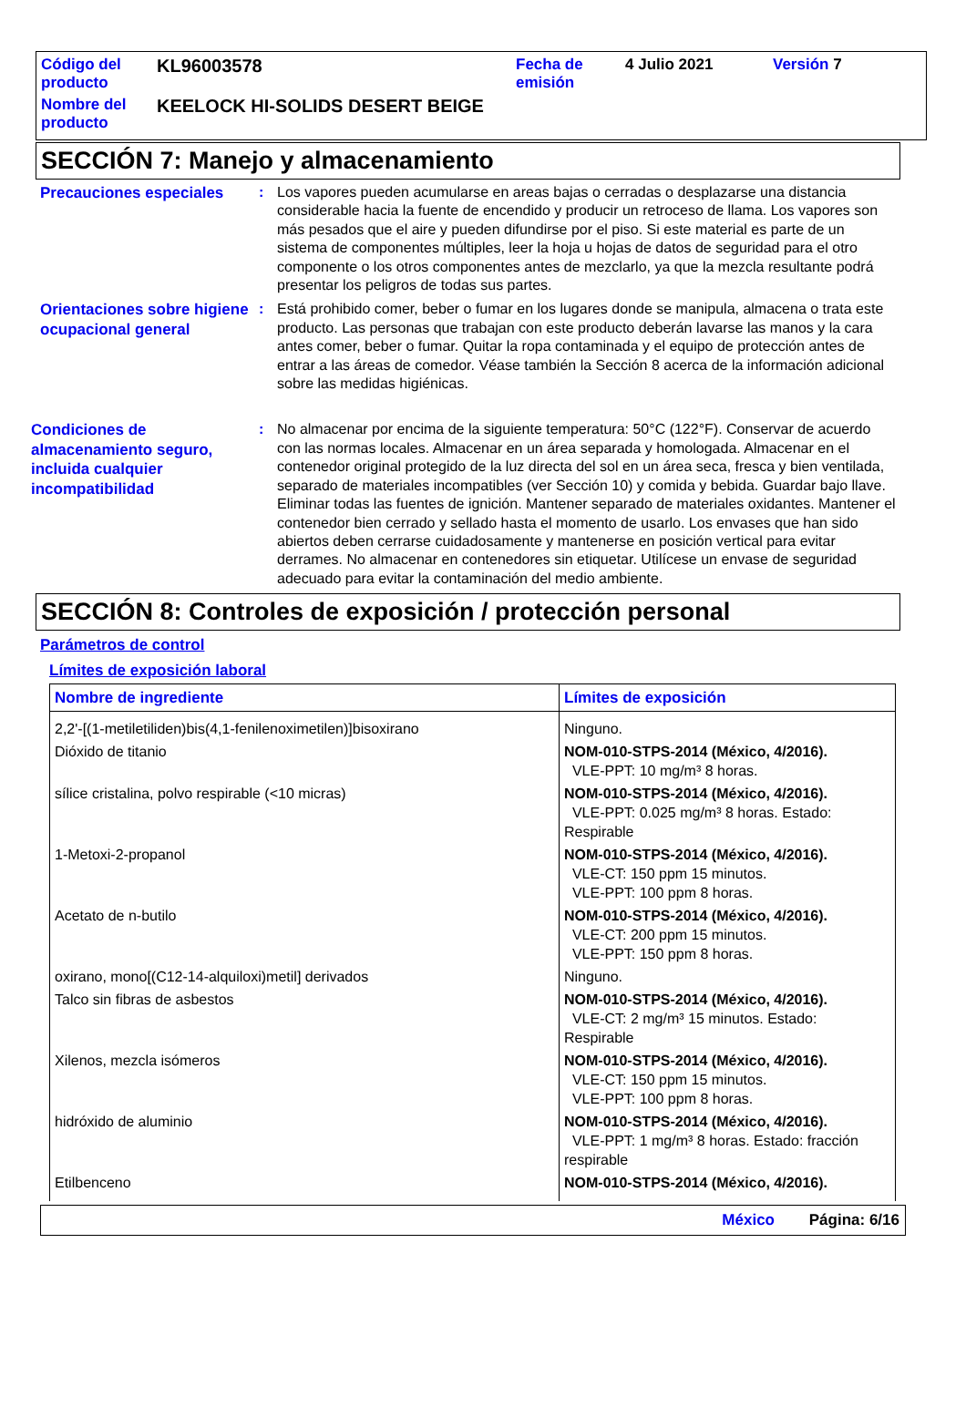| Código del producto | KL96003578 | Fecha de emisión | 4 Julio 2021 | Versión 7 |
| Nombre del producto | KEELOCK HI-SOLIDS DESERT BEIGE | | | |
SECCIÓN 7: Manejo y almacenamiento
Precauciones especiales
: Los vapores pueden acumularse en areas bajas o cerradas o desplazarse una distancia considerable hacia la fuente de encendido y producir un retroceso de llama. Los vapores son más pesados que el aire y pueden difundirse por el piso. Si este material es parte de un sistema de componentes múltiples, leer la hoja u hojas de datos de seguridad para el otro componente o los otros componentes antes de mezclarlo, ya que la mezcla resultante podrá presentar los peligros de todas sus partes.
Orientaciones sobre higiene ocupacional general
: Está prohibido comer, beber o fumar en los lugares donde se manipula, almacena o trata este producto. Las personas que trabajan con este producto deberán lavarse las manos y la cara antes comer, beber o fumar. Quitar la ropa contaminada y el equipo de protección antes de entrar a las áreas de comedor. Véase también la Sección 8 acerca de la información adicional sobre las medidas higiénicas.
Condiciones de almacenamiento seguro, incluida cualquier incompatibilidad
: No almacenar por encima de la siguiente temperatura: 50°C (122°F). Conservar de acuerdo con las normas locales. Almacenar en un área separada y homologada. Almacenar en el contenedor original protegido de la luz directa del sol en un área seca, fresca y bien ventilada, separado de materiales incompatibles (ver Sección 10) y comida y bebida. Guardar bajo llave. Eliminar todas las fuentes de ignición. Mantener separado de materiales oxidantes. Mantener el contenedor bien cerrado y sellado hasta el momento de usarlo. Los envases que han sido abiertos deben cerrarse cuidadosamente y mantenerse en posición vertical para evitar derrames. No almacenar en contenedores sin etiquetar. Utilícese un envase de seguridad adecuado para evitar la contaminación del medio ambiente.
SECCIÓN 8: Controles de exposición / protección personal
Parámetros de control
Límites de exposición laboral
| Nombre de ingrediente | Límites de exposición |
| --- | --- |
| 2,2'-[(1-metiletiliden)bis(4,1-fenilenoximetilen)]bisoxirano | Ninguno. |
| Dióxido de titanio | NOM-010-STPS-2014 (México, 4/2016). VLE-PPT: 10 mg/m³ 8 horas. |
| sílice cristalina, polvo respirable (<10 micras) | NOM-010-STPS-2014 (México, 4/2016). VLE-PPT: 0.025 mg/m³ 8 horas. Estado: Respirable |
| 1-Metoxi-2-propanol | NOM-010-STPS-2014 (México, 4/2016). VLE-CT: 150 ppm 15 minutos. VLE-PPT: 100 ppm 8 horas. |
| Acetato de n-butilo | NOM-010-STPS-2014 (México, 4/2016). VLE-CT: 200 ppm 15 minutos. VLE-PPT: 150 ppm 8 horas. |
| oxirano, mono[(C12-14-alquiloxi)metil] derivados | Ninguno. |
| Talco sin fibras de asbestos | NOM-010-STPS-2014 (México, 4/2016). VLE-CT: 2 mg/m³ 15 minutos. Estado: Respirable |
| Xilenos, mezcla isómeros | NOM-010-STPS-2014 (México, 4/2016). VLE-CT: 150 ppm 15 minutos. VLE-PPT: 100 ppm 8 horas. |
| hidróxido de aluminio | NOM-010-STPS-2014 (México, 4/2016). VLE-PPT: 1 mg/m³ 8 horas. Estado: fracción respirable |
| Etilbenceno | NOM-010-STPS-2014 (México, 4/2016). |
México Página: 6/16